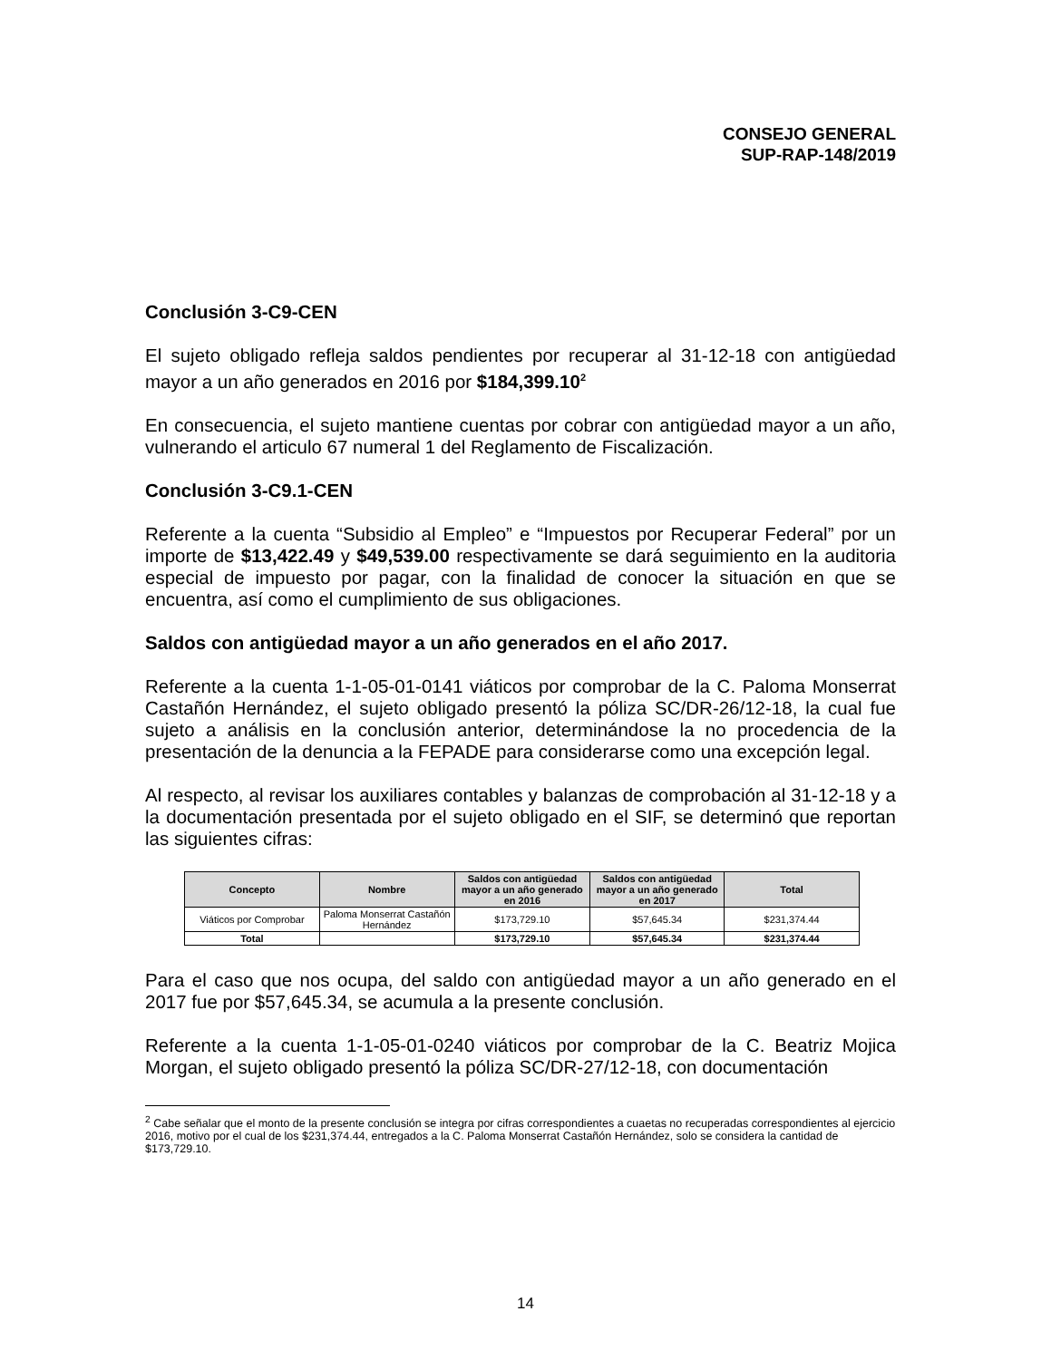CONSEJO GENERAL
SUP-RAP-148/2019
Conclusión 3-C9-CEN
El sujeto obligado refleja saldos pendientes por recuperar al 31-12-18 con antigüedad mayor a un año generados en 2016 por $184,399.10<sup>2</sup>
En consecuencia, el sujeto mantiene cuentas por cobrar con antigüedad mayor a un año, vulnerando el articulo 67 numeral 1 del Reglamento de Fiscalización.
Conclusión 3-C9.1-CEN
Referente a la cuenta “Subsidio al Empleo” e “Impuestos por Recuperar Federal” por un importe de $13,422.49 y $49,539.00 respectivamente se dará seguimiento en la auditoria especial de impuesto por pagar, con la finalidad de conocer la situación en que se encuentra, así como el cumplimiento de sus obligaciones.
Saldos con antigüedad mayor a un año generados en el año 2017.
Referente a la cuenta 1-1-05-01-0141 viáticos por comprobar de la C. Paloma Monserrat Castañón Hernández, el sujeto obligado presentó la póliza SC/DR-26/12-18, la cual fue sujeto a análisis en la conclusión anterior, determinándose la no procedencia de la presentación de la denuncia a la FEPADE para considerarse como una excepción legal.
Al respecto, al revisar los auxiliares contables y balanzas de comprobación al 31-12-18 y a la documentación presentada por el sujeto obligado en el SIF, se determinó que reportan las siguientes cifras:
| Concepto | Nombre | Saldos con antigüedad mayor a un año generado en 2016 | Saldos con antigüedad mayor a un año generado en 2017 | Total |
| --- | --- | --- | --- | --- |
| Viáticos por Comprobar | Paloma Monserrat Castañón Hernández | $173,729.10 | $57,645.34 | $231,374.44 |
| Total | | $173,729.10 | $57,645.34 | $231,374.44 |
Para el caso que nos ocupa, del saldo con antigüedad mayor a un año generado en el 2017 fue por $57,645.34, se acumula a la presente conclusión.
Referente a la cuenta 1-1-05-01-0240 viáticos por comprobar de la C. Beatriz Mojica Morgan, el sujeto obligado presentó la póliza SC/DR-27/12-18, con documentación
<sup>2</sup> Cabe señalar que el monto de la presente conclusión se integra por cifras correspondientes a cuaetas no recuperadas correspondientes al ejercicio 2016, motivo por el cual de los $231,374.44, entregados a la C. Paloma Monserrat Castañón Hernández, solo se considera la cantidad de $173,729.10.
14